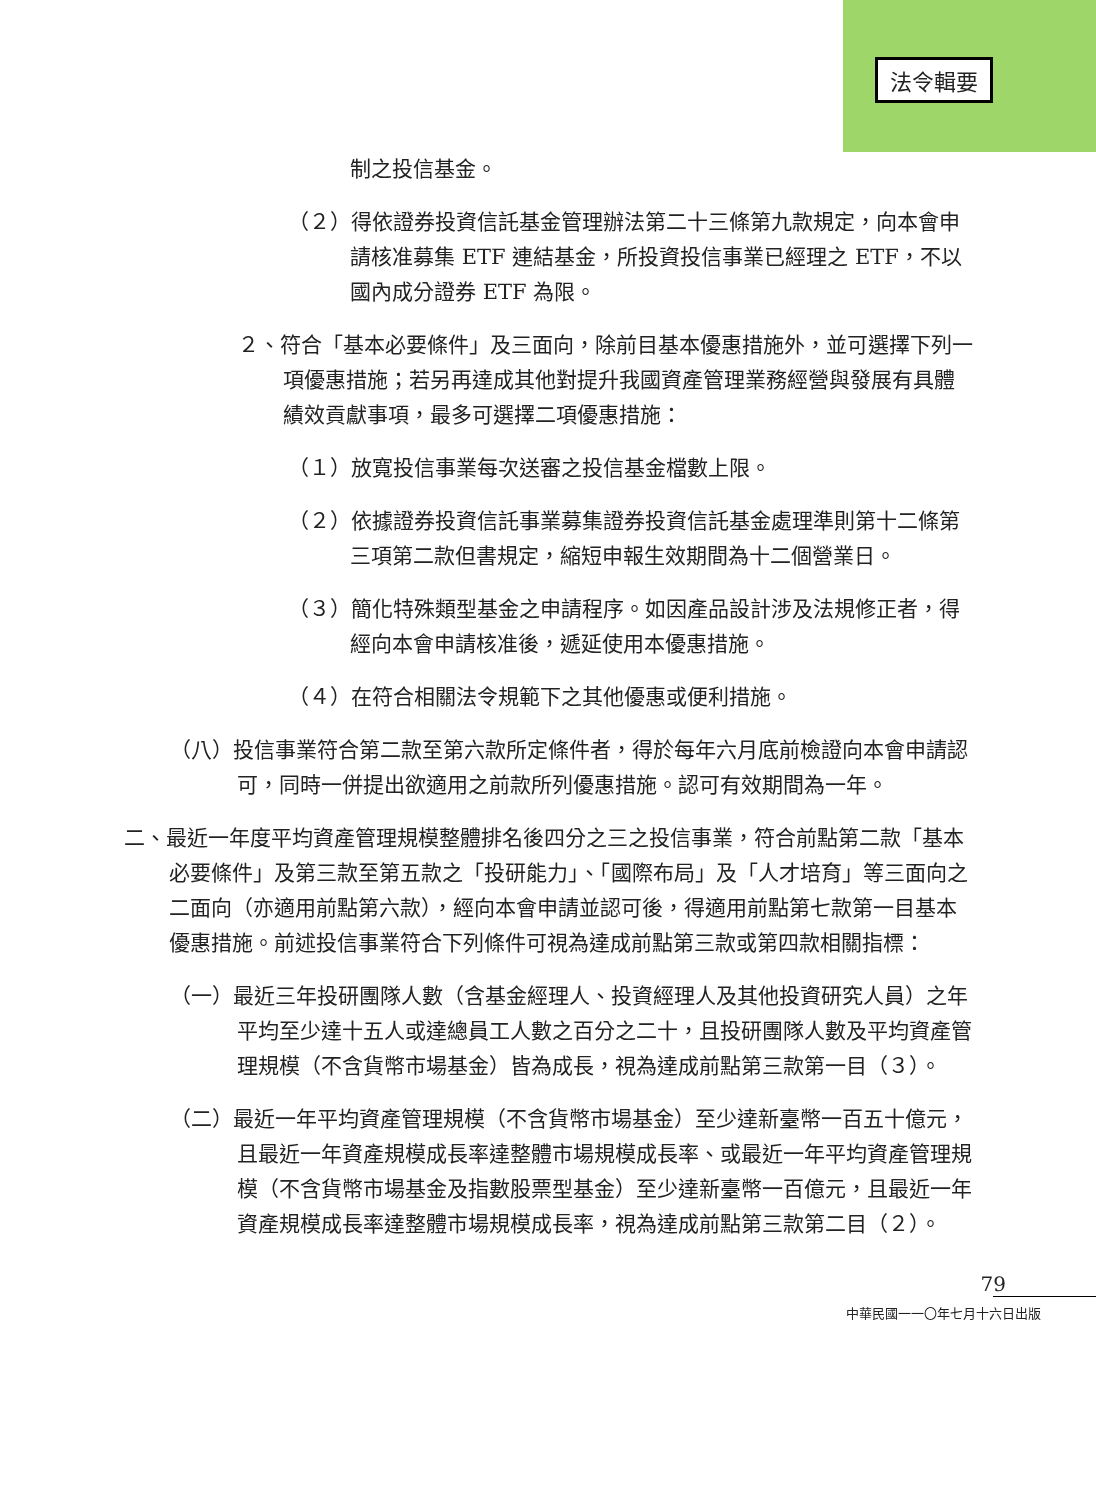法令輯要
制之投信基金。
（２）得依證券投資信託基金管理辦法第二十三條第九款規定，向本會申請核准募集 ETF 連結基金，所投資投信事業已經理之 ETF，不以國內成分證券 ETF 為限。
２、符合「基本必要條件」及三面向，除前目基本優惠措施外，並可選擇下列一項優惠措施；若另再達成其他對提升我國資產管理業務經營與發展有具體績效貢獻事項，最多可選擇二項優惠措施：
（１）放寬投信事業每次送審之投信基金檔數上限。
（２）依據證券投資信託事業募集證券投資信託基金處理準則第十二條第三項第二款但書規定，縮短申報生效期間為十二個營業日。
（３）簡化特殊類型基金之申請程序。如因產品設計涉及法規修正者，得經向本會申請核准後，遞延使用本優惠措施。
（４）在符合相關法令規範下之其他優惠或便利措施。
（八）投信事業符合第二款至第六款所定條件者，得於每年六月底前檢證向本會申請認可，同時一併提出欲適用之前款所列優惠措施。認可有效期間為一年。
二、最近一年度平均資產管理規模整體排名後四分之三之投信事業，符合前點第二款「基本必要條件」及第三款至第五款之「投研能力」、「國際布局」及「人才培育」等三面向之二面向（亦適用前點第六款），經向本會申請並認可後，得適用前點第七款第一目基本優惠措施。前述投信事業符合下列條件可視為達成前點第三款或第四款相關指標：
（一）最近三年投研團隊人數（含基金經理人、投資經理人及其他投資研究人員）之年平均至少達十五人或達總員工人數之百分之二十，且投研團隊人數及平均資產管理規模（不含貨幣市場基金）皆為成長，視為達成前點第三款第一目（３）。
（二）最近一年平均資產管理規模（不含貨幣市場基金）至少達新臺幣一百五十億元，且最近一年資產規模成長率達整體市場規模成長率、或最近一年平均資產管理規模（不含貨幣市場基金及指數股票型基金）至少達新臺幣一百億元，且最近一年資產規模成長率達整體市場規模成長率，視為達成前點第三款第二目（２）。
79
中華民國一一〇年七月十六日出版